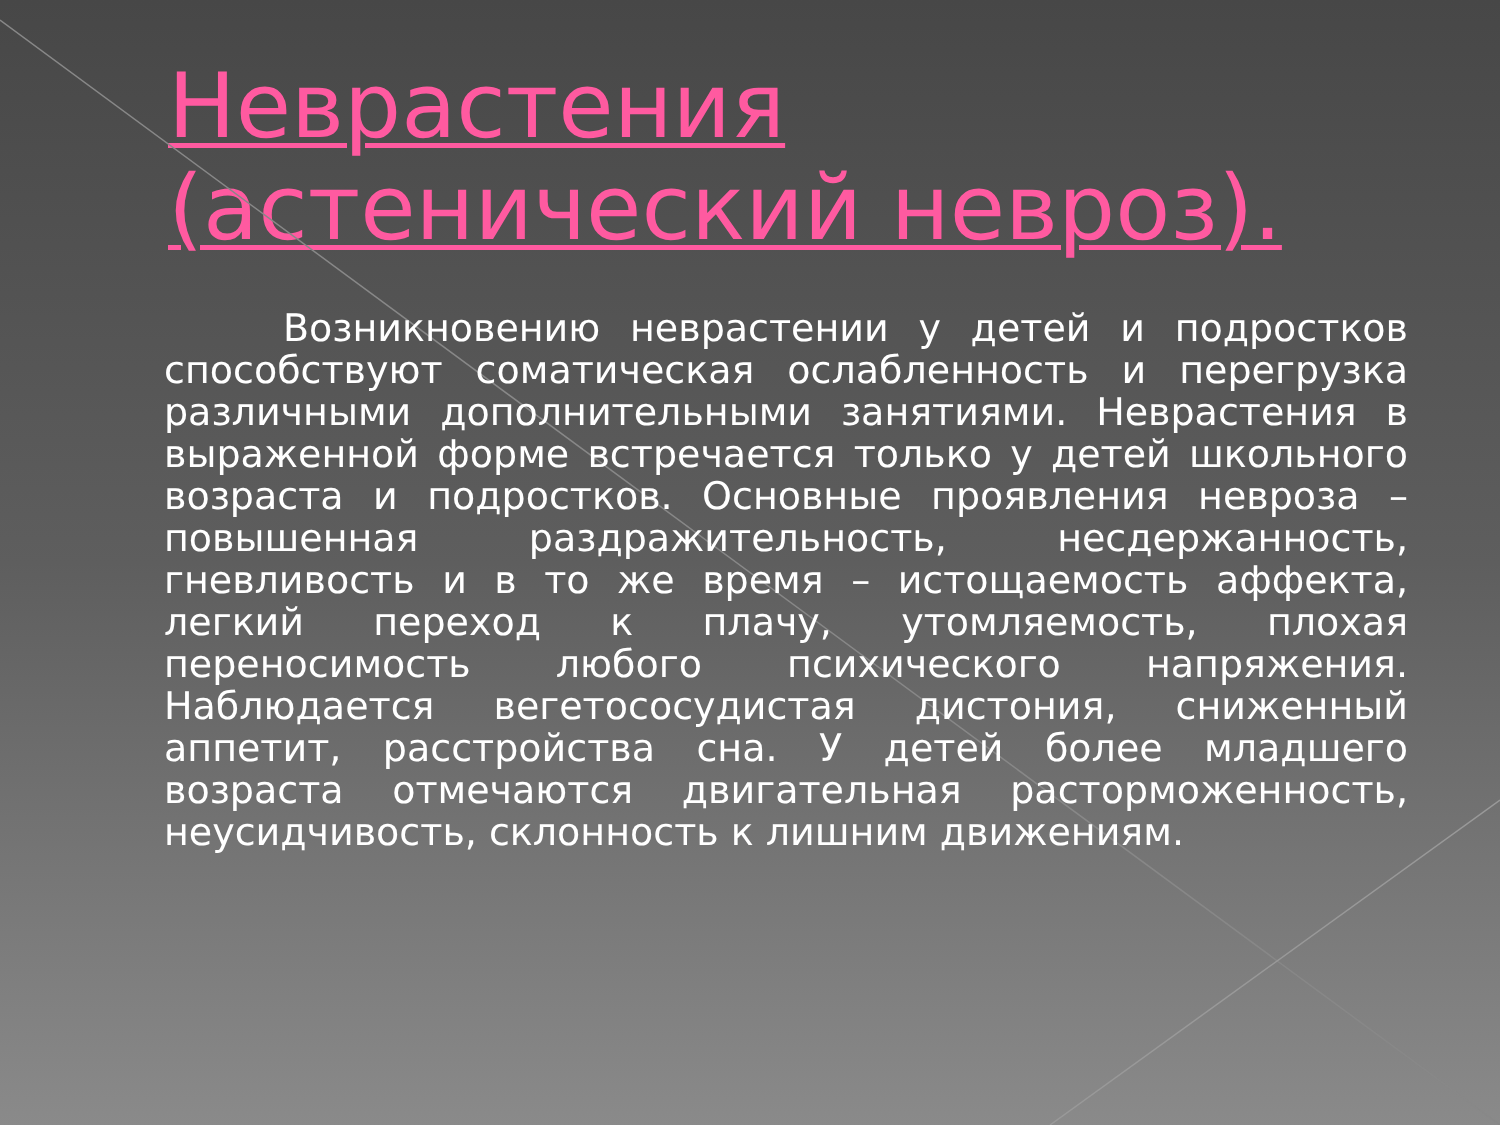Неврастения
(астенический невроз).
Возникновению неврастении у детей и подростков способствуют соматическая ослабленность и перегрузка различными дополнительными занятиями. Неврастения в выраженной форме встречается только у детей школьного возраста и подростков. Основные проявления невроза – повышенная раздражительность, несдержанность, гневливость и в то же время – истощаемость аффекта, легкий переход к плачу, утомляемость, плохая переносимость любого психического напряжения. Наблюдается вегетососудистая дистония, сниженный аппетит, расстройства сна. У детей более младшего возраста отмечаются двигательная расторможенность, неусидчивость, склонность к лишним движениям.